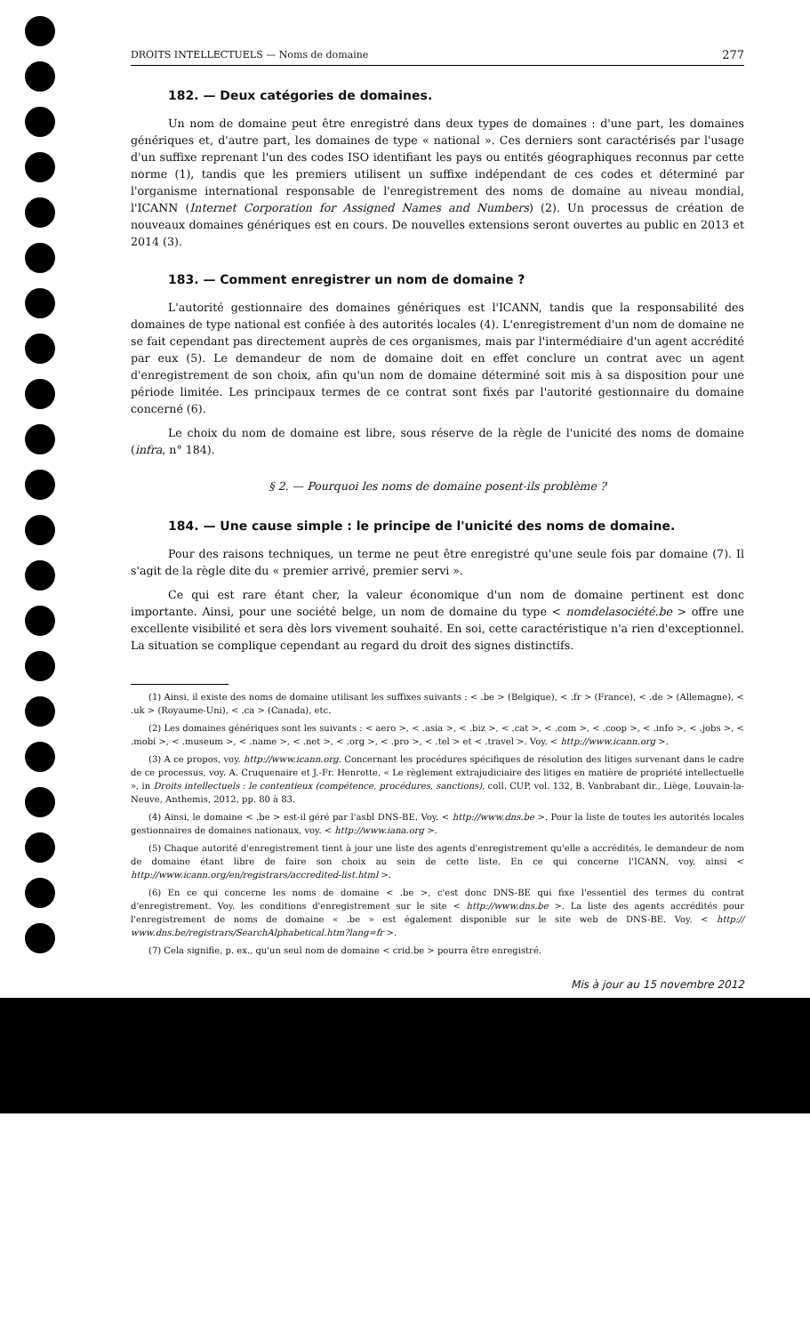DROITS INTELLECTUELS — Noms de domaine 277
182. — Deux catégories de domaines.
Un nom de domaine peut être enregistré dans deux types de domaines : d'une part, les domaines génériques et, d'autre part, les domaines de type « national ». Ces derniers sont caractérisés par l'usage d'un suffixe reprenant l'un des codes ISO identifiant les pays ou entités géographiques reconnus par cette norme (1), tandis que les premiers utilisent un suffixe indépendant de ces codes et déterminé par l'organisme international responsable de l'enregistrement des noms de domaine au niveau mondial, l'ICANN (Internet Corporation for Assigned Names and Numbers) (2). Un processus de création de nouveaux domaines génériques est en cours. De nouvelles extensions seront ouvertes au public en 2013 et 2014 (3).
183. — Comment enregistrer un nom de domaine ?
L'autorité gestionnaire des domaines génériques est l'ICANN, tandis que la responsabilité des domaines de type national est confiée à des autorités locales (4). L'enregistrement d'un nom de domaine ne se fait cependant pas directement auprès de ces organismes, mais par l'intermédiaire d'un agent accrédité par eux (5). Le demandeur de nom de domaine doit en effet conclure un contrat avec un agent d'enregistrement de son choix, afin qu'un nom de domaine déterminé soit mis à sa disposition pour une période limitée. Les principaux termes de ce contrat sont fixés par l'autorité gestionnaire du domaine concerné (6).
Le choix du nom de domaine est libre, sous réserve de la règle de l'unicité des noms de domaine (infra, n° 184).
§ 2. — Pourquoi les noms de domaine posent-ils problème ?
184. — Une cause simple : le principe de l'unicité des noms de domaine.
Pour des raisons techniques, un terme ne peut être enregistré qu'une seule fois par domaine (7). Il s'agit de la règle dite du « premier arrivé, premier servi ».
Ce qui est rare étant cher, la valeur économique d'un nom de domaine pertinent est donc importante. Ainsi, pour une société belge, un nom de domaine du type < nomdelasociété.be > offre une excellente visibilité et sera dès lors vivement souhaité. En soi, cette caractéristique n'a rien d'exceptionnel. La situation se complique cependant au regard du droit des signes distinctifs.
(1) Ainsi, il existe des noms de domaine utilisant les suffixes suivants : < .be > (Belgique), < .fr > (France), < .de > (Allemagne), < .uk > (Royaume-Uni), < .ca > (Canada), etc.
(2) Les domaines génériques sont les suivants : < aero >, < .asia >, < .biz >, < .cat >, < .com >, < .coop >, < .info >, < .jobs >, < .mobi >, < .museum >, < .name >, < .net >, < .org >, < .pro >, < .tel > et < .travel >. Voy. < http://www.icann.org >.
(3) A ce propos, voy. http://www.icann.org. Concernant les procédures spécifiques de résolution des litiges survenant dans le cadre de ce processus, voy. A. Cruquenaire et J.-Fr. Henrotte, « Le règlement extrajudiciaire des litiges en matière de propriété intellectuelle », in Droits intellectuels : le contentieux (compétence, procédures, sanctions), coll. CUP, vol. 132, B. Vanbrabant dir., Liège, Louvain-la- Neuve, Anthemis, 2012, pp. 80 à 83.
(4) Ainsi, le domaine < .be > est-il géré par l'asbl DNS-BE. Voy. < http://www.dns.be >. Pour la liste de toutes les autorités locales gestionnaires de domaines nationaux, voy. < http://www.iana.org >.
(5) Chaque autorité d'enregistrement tient à jour une liste des agents d'enregistrement qu'elle a accrédités, le demandeur de nom de domaine étant libre de faire son choix au sein de cette liste. En ce qui concerne l'ICANN, voy. ainsi < http://www.icann.org/en/registrars/accredited-list.html >.
(6) En ce qui concerne les noms de domaine < .be >, c'est donc DNS-BE qui fixe l'essentiel des termes du contrat d'enregistrement. Voy. les conditions d'enregistrement sur le site < http://www.dns.be >. La liste des agents accrédités pour l'enregistrement de noms de domaine « .be » est également disponible sur le site web de DNS-BE. Voy. < http:// www.dns.be/registrars/SearchAlphabetical.htm?lang=fr >.
(7) Cela signifie, p. ex., qu'un seul nom de domaine < crid.be > pourra être enregistré.
Mis à jour au 15 novembre 2012